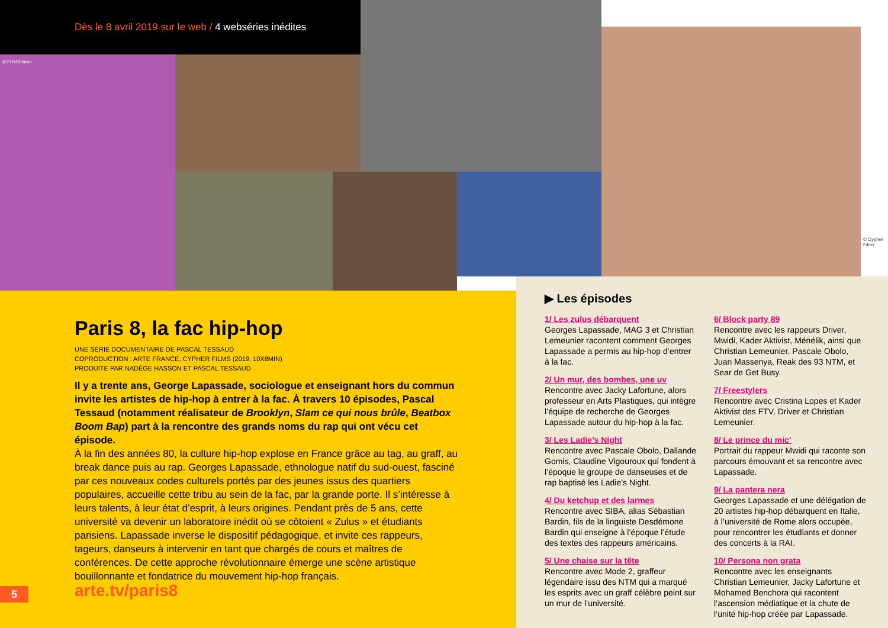Dès le 8 avril 2019 sur le web / 4 webséries inédites
© Fred Ebami
© Cypher Films
Paris 8, la fac hip-hop
UNE SÉRIE DOCUMENTAIRE DE PASCAL TESSAUD
COPRODUCTION : ARTE FRANCE, CYPHER FILMS (2019, 10X8MIN)
PRODUITE PAR NADÈGE HASSON ET PASCAL TESSAUD
Il y a trente ans, George Lapassade, sociologue et enseignant hors du commun invite les artistes de hip-hop à entrer à la fac. À travers 10 épisodes, Pascal Tessaud (notamment réalisateur de Brooklyn, Slam ce qui nous brûle, Beatbox Boom Bap) part à la rencontre des grands noms du rap qui ont vécu cet épisode.
À la fin des années 80, la culture hip-hop explose en France grâce au tag, au graff, au break dance puis au rap. Georges Lapassade, ethnologue natif du sud-ouest, fasciné par ces nouveaux codes culturels portés par des jeunes issus des quartiers populaires, accueille cette tribu au sein de la fac, par la grande porte. Il s’intéresse à leurs talents, à leur état d’esprit, à leurs origines. Pendant près de 5 ans, cette université va devenir un laboratoire inédit où se côtoient « Zulus » et étudiants parisiens. Lapassade inverse le dispositif pédagogique, et invite ces rappeurs, tageurs, danseurs à intervenir en tant que chargés de cours et maîtres de conférences. De cette approche révolutionnaire émerge une scène artistique bouillonnante et fondatrice du mouvement hip-hop français.
5 arte.tv/paris8
▶ Les épisodes
1/ Les zulus débarquent
Georges Lapassade, MAG 3 et Christian Lemeunier racontent comment Georges Lapassade a permis au hip-hop d’entrer à la fac.
2/ Un mur, des bombes, une uv
Rencontre avec Jacky Lafortune, alors professeur en Arts Plastiques, qui intègre l’équipe de recherche de Georges Lapassade autour du hip-hop à la fac.
3/ Les Ladie’s Night
Rencontre avec Pascale Obolo, Dallande Gomis, Claudine Vigouroux qui fondent à l’époque le groupe de danseuses et de rap baptisé les Ladie’s Night.
4/ Du ketchup et des larmes
Rencontre avec SIBA, alias Sébastian Bardin, fils de la linguiste Desdémone Bardin qui enseigne à l’époque l’étude des textes des rappeurs américains.
5/ Une chaise sur la tête
Rencontre avec Mode 2, graffeur légendaire issu des NTM qui a marqué les esprits avec un graff célèbre peint sur un mur de l’université.
6/ Block party 89
Rencontre avec les rappeurs Driver, Mwidi, Kader Aktivist, Ménélik, ainsi que Christian Lemeunier, Pascale Obolo, Juan Massenya, Reak des 93 NTM, et Sear de Get Busy.
7/ Freestylers
Rencontre avec Cristina Lopes et Kader Aktivist des FTV, Driver et Christian Lemeunier.
8/ Le prince du mic’
Portrait du rappeur Mwidi qui raconte son parcours émouvant et sa rencontre avec Lapassade.
9/ La pantera nera
Georges Lapassade et une délégation de 20 artistes hip-hop débarquent en Italie, à l’université de Rome alors occupée, pour rencontrer les étudiants et donner des concerts à la RAI.
10/ Persona non grata
Rencontre avec les enseignants Christian Lemeunier, Jacky Lafortune et Mohamed Benchora qui racontent l’ascension médiatique et la chute de l’unité hip-hop créée par Lapassade.